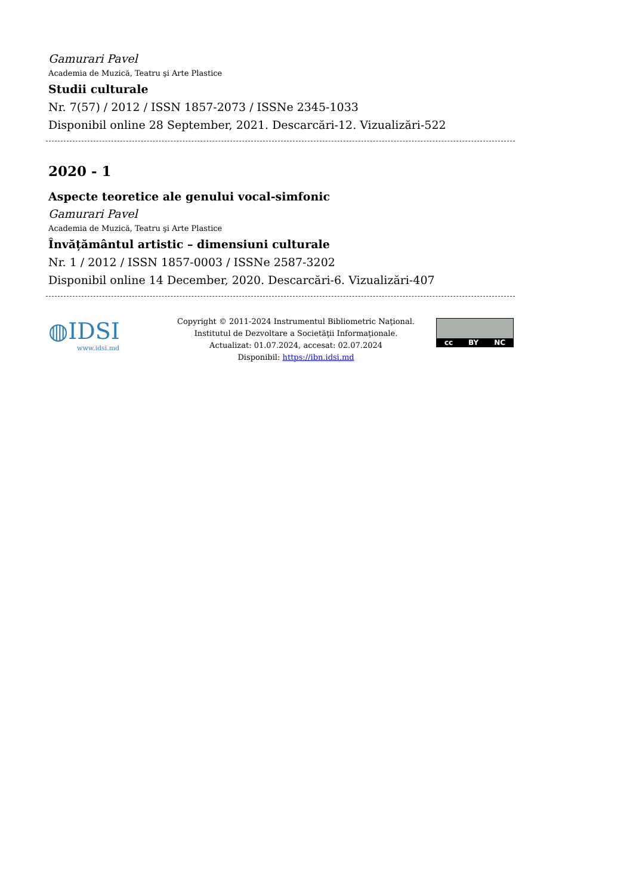Gamurari Pavel
Academia de Muzică, Teatru şi Arte Plastice
Studii culturale
Nr. 7(57) / 2012 / ISSN 1857-2073 / ISSNe 2345-1033
Disponibil online 28 September, 2021. Descarcări-12. Vizualizări-522
2020 - 1
Aspecte teoretice ale genului vocal-simfonic
Gamurari Pavel
Academia de Muzică, Teatru şi Arte Plastice
Învățământul artistic – dimensiuni culturale
Nr. 1 / 2012 / ISSN 1857-0003 / ISSNe 2587-3202
Disponibil online 14 December, 2020. Descarcări-6. Vizualizări-407
◍IDSI
www.idsi.md
Copyright © 2011-2024 Instrumentul Bibliometric Naţional.
Institutul de Dezvoltare a Societăţii Informaţionale.
Actualizat: 01.07.2024, accesat: 02.07.2024
Disponibil: https://ibn.idsi.md
cc BY NC